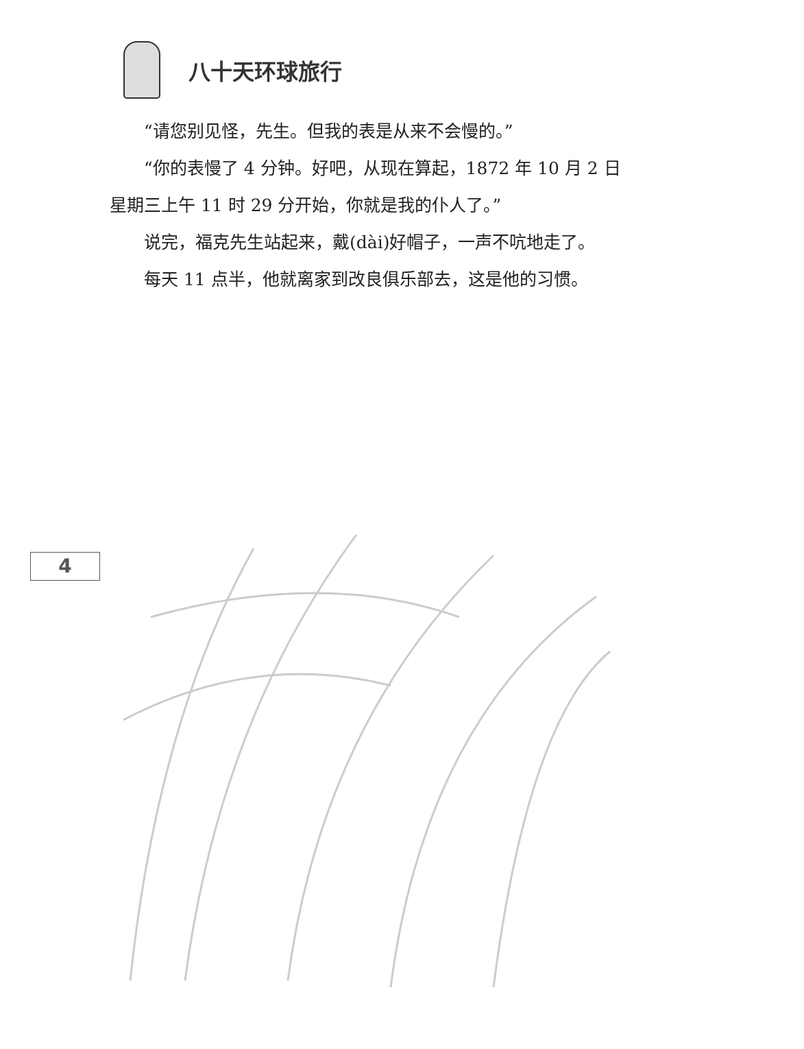八十天环球旅行
“请您别见怪，先生。但我的表是从来不会慢的。”
“你的表慢了 4 分钟。好吧，从现在算起，1872 年 10 月 2 日
星期三上午 11 时 29 分开始，你就是我的仆人了。”
说完，福克先生站起来，戴(dài)好帽子，一声不吭地走了。
每天 11 点半，他就离家到改良俱乐部去，这是他的习惯。
4